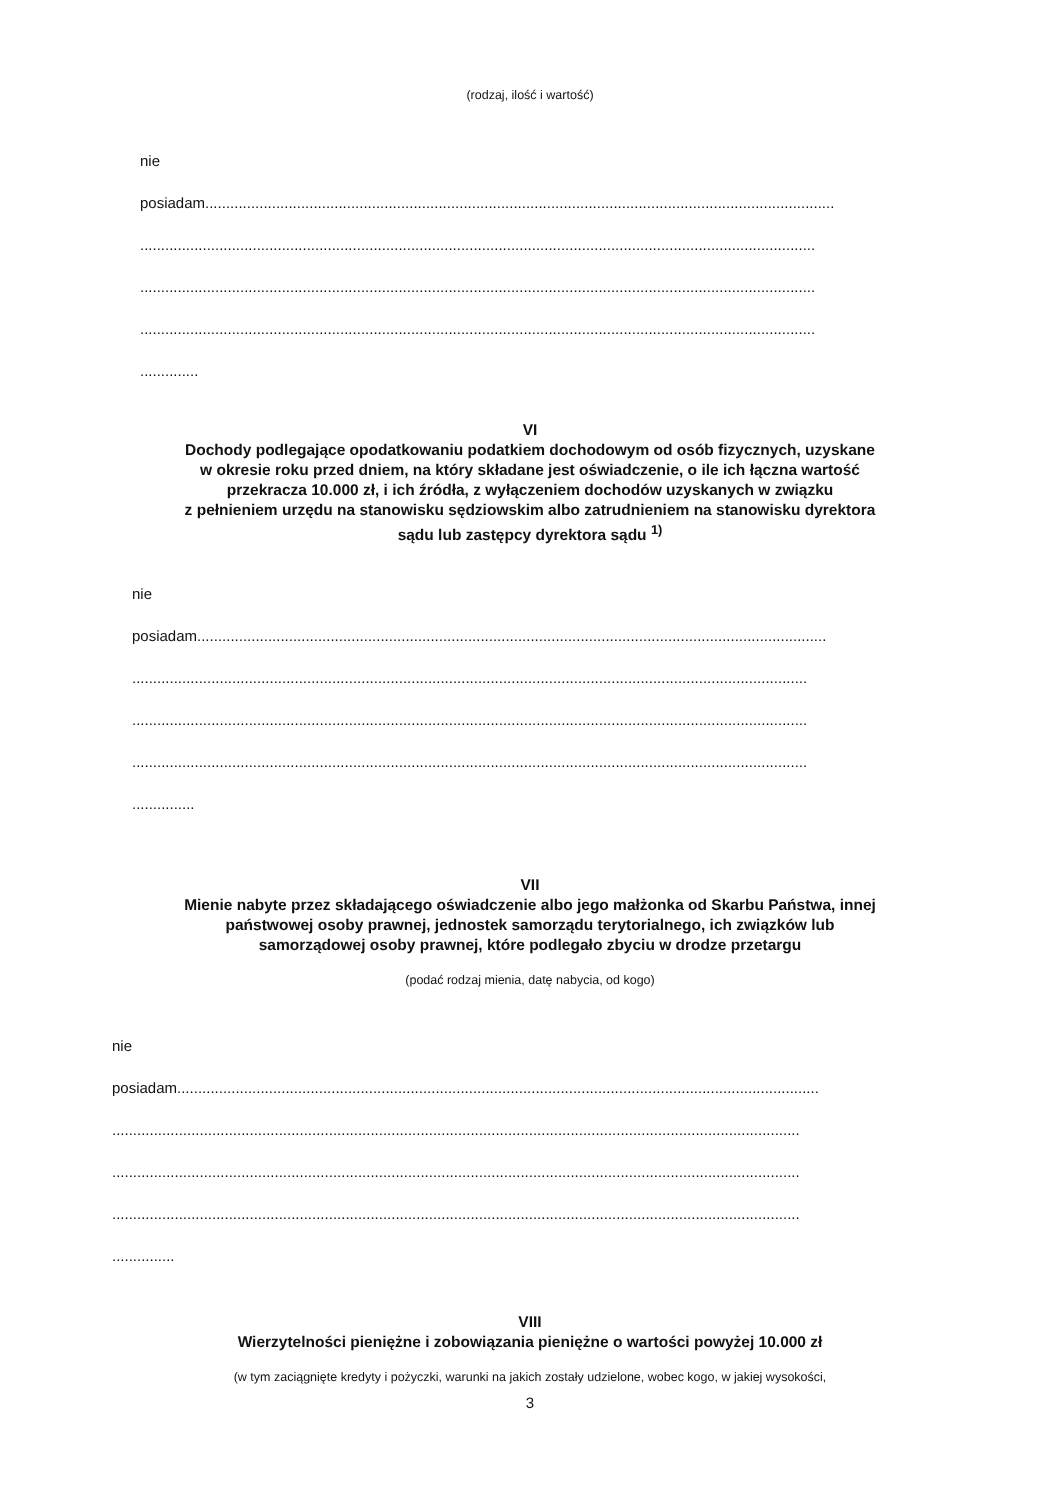(rodzaj, ilość i wartość)
nie
posiadam.......................................................................................................................................................
..................................................................................................................................................................
..................................................................................................................................................................
..................................................................................................................................................................
..............
VI
Dochody podlegające opodatkowaniu podatkiem dochodowym od osób fizycznych, uzyskane
w okresie roku przed dniem, na który składane jest oświadczenie, o ile ich łączna wartość
przekracza 10.000 zł, i ich źródła, z wyłączeniem dochodów uzyskanych w związku
z pełnieniem urzędu na stanowisku sędziowskim albo zatrudnieniem na stanowisku dyrektora
sądu lub zastępcy dyrektora sądu <sup>1)</sup>
nie
posiadam.......................................................................................................................................................
..................................................................................................................................................................
..................................................................................................................................................................
..................................................................................................................................................................
...............
VII
Mienie nabyte przez składającego oświadczenie albo jego małżonka od Skarbu Państwa, innej
państwowej osoby prawnej, jednostek samorządu terytorialnego, ich związków lub
samorządowej osoby prawnej, które podlegało zbyciu w drodze przetargu
(podać rodzaj mienia, datę nabycia, od kogo)
nie
posiadam..........................................................................................................................................................
.....................................................................................................................................................................
.....................................................................................................................................................................
.....................................................................................................................................................................
...............
VIII
Wierzytelności pieniężne i zobowiązania pieniężne o wartości powyżej 10.000 zł
(w tym zaciągnięte kredyty i pożyczki, warunki na jakich zostały udzielone, wobec kogo, w jakiej wysokości,
3